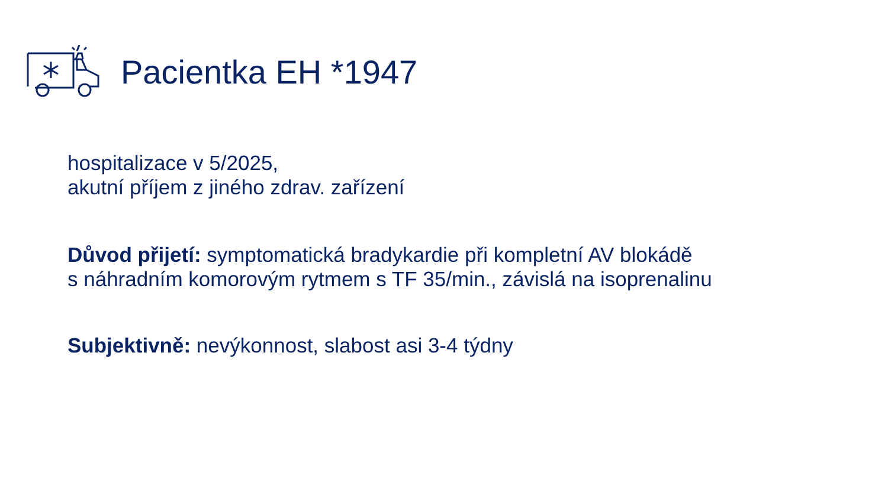Pacientka EH *1947
hospitalizace v 5/2025,
akutní příjem z jiného zdrav. zařízení
Důvod přijetí: symptomatická bradykardie při kompletní AV blokádě
s náhradním komorovým rytmem s TF 35/min., závislá na isoprenalinu
Subjektivně: nevýkonnost, slabost asi 3-4 týdny